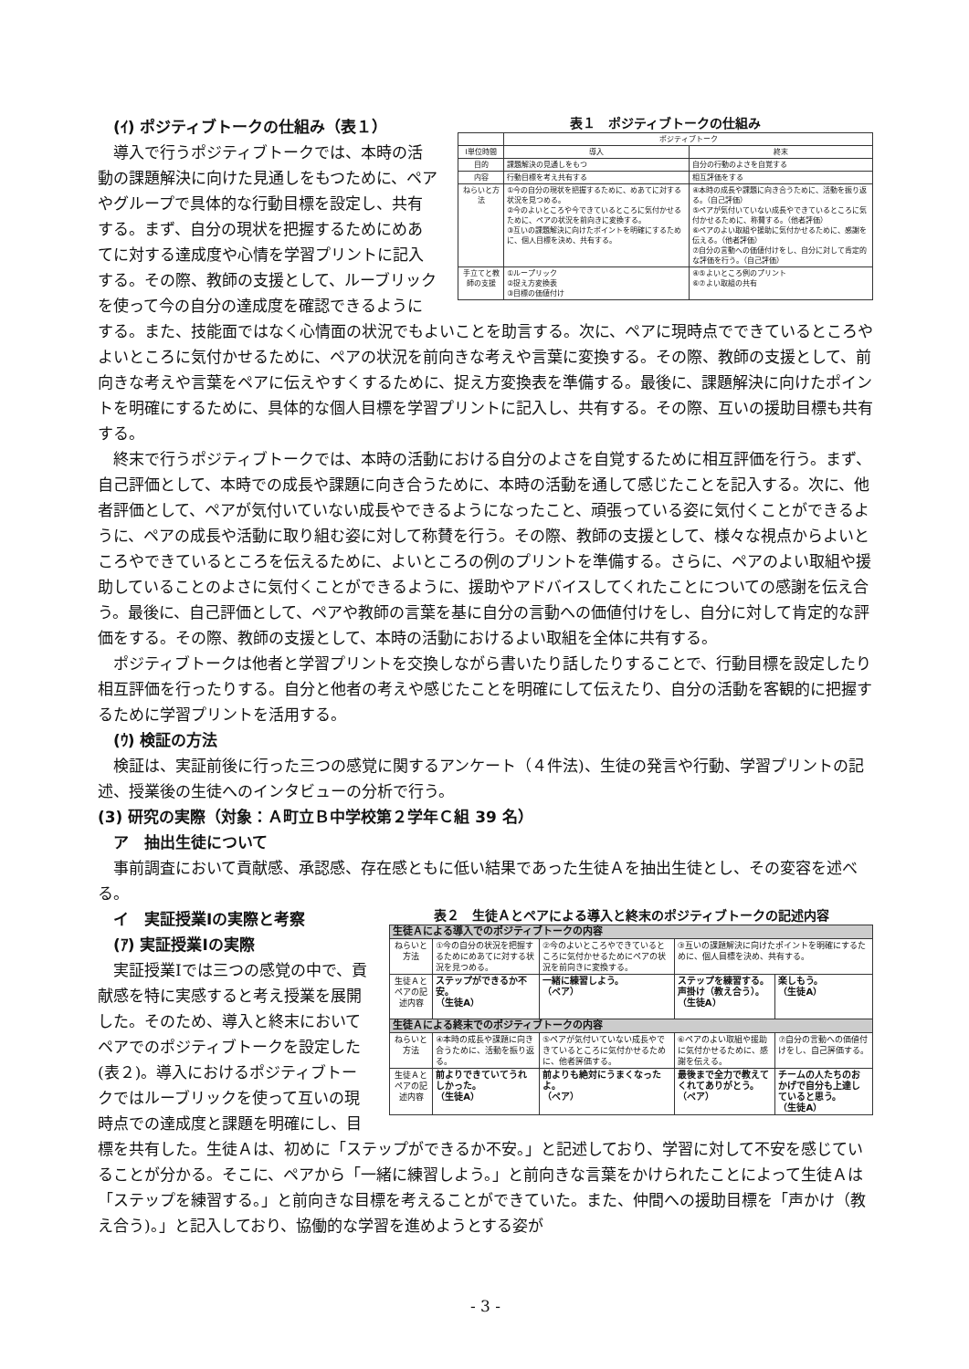表１　ポジティブトークの仕組み
| | ポジティブトーク | |
| --- | --- | --- |
| Ⅰ単位時間 | 導入 | 終末 |
| 目的 | 課題解決の見通しをもつ | 自分の行動のよさを自覚する |
| 内容 | 行動目標を考え共有する | 相互評価をする |
| ねらいと方法 | ①今の自分の現状を把握するために、めあてに対する状況を見つめる。 ②今のよいところや今できているところに気付かせるために、ペアの状況を前向きに変換する。 ③互いの課題解決に向けたポイントを明確にするために、個人目標を決め、共有する。 | ④本時の成長や課題に向き合うために、活動を振り返る。（自己評価） ⑤ペアが気付いていない成長やできているところに気付かせるために、称賛する。（他者評価） ⑥ペアのよい取組や援助に気付かせるために、感謝を伝える。（他者評価） ⑦自分の言動への価値付けをし、自分に対して肯定的な評価を行う。（自己評価） |
| 手立てと教師の支援 | ①ループリック ②捉え方変換表 ③目標の価値付け | ④⑤よいところ例のプリント ⑥⑦よい取組の共有 |
　(ｲ) ポジティブトークの仕組み（表１）
　導入で行うポジティブトークでは、本時の活動の課題解決に向けた見通しをもつために、ペアやグループで具体的な行動目標を設定し、共有する。まず、自分の現状を把握するためにめあてに対する達成度や心情を学習プリントに記入する。その際、教師の支援として、ルーブリックを使って今の自分の達成度を確認できるようにする。また、技能面ではなく心情面の状況でもよいことを助言する。次に、ペアに現時点でできているところやよいところに気付かせるために、ペアの状況を前向きな考えや言葉に変換する。その際、教師の支援として、前向きな考えや言葉をペアに伝えやすくするために、捉え方変換表を準備する。最後に、課題解決に向けたポイントを明確にするために、具体的な個人目標を学習プリントに記入し、共有する。その際、互いの援助目標も共有する。
　終末で行うポジティブトークでは、本時の活動における自分のよさを自覚するために相互評価を行う。まず、自己評価として、本時での成長や課題に向き合うために、本時の活動を通して感じたことを記入する。次に、他者評価として、ペアが気付いていない成長やできるようになったこと、頑張っている姿に気付くことができるように、ペアの成長や活動に取り組む姿に対して称賛を行う。その際、教師の支援として、様々な視点からよいところやできているところを伝えるために、よいところの例のプリントを準備する。さらに、ペアのよい取組や援助していることのよさに気付くことができるように、援助やアドバイスしてくれたことについての感謝を伝え合う。最後に、自己評価として、ペアや教師の言葉を基に自分の言動への価値付けをし、自分に対して肯定的な評価をする。その際、教師の支援として、本時の活動におけるよい取組を全体に共有する。
　ポジティブトークは他者と学習プリントを交換しながら書いたり話したりすることで、行動目標を設定したり相互評価を行ったりする。自分と他者の考えや感じたことを明確にして伝えたり、自分の活動を客観的に把握するために学習プリントを活用する。
　(ｳ) 検証の方法
　検証は、実証前後に行った三つの感覚に関するアンケート（４件法)、生徒の発言や行動、学習プリントの記述、授業後の生徒へのインタビューの分析で行う。
(3) 研究の実際（対象：Ａ町立Ｂ中学校第２学年Ｃ組 39 名）
　ア　抽出生徒について
　事前調査において貢献感、承認感、存在感ともに低い結果であった生徒Ａを抽出生徒とし、その変容を述べる。
表２　生徒Ａとペアによる導入と終末のポジティブトークの記述内容
| 生徒Ａによる導入でのポジティブトークの内容 | | | | |
| ねらいと方法 | ①今の自分の状況を把握するためにめあてに対する状況を見つめる。 | ②今のよいところやできているところに気付かせるためにペアの状況を前向きに変換する。 | ③互いの課題解決に向けたポイントを明確にするために、個人目標を決め、共有する。 | |
| 生徒Ａとペアの記述内容 | ステップができるか不安。 （生徒A） | 一緒に練習しよう。 （ペア） | ステップを練習する。声掛け（教え合う）。 （生徒A） | 楽しもう。 （生徒A） |
| 生徒Ａによる終末でのポジティブトークの内容 | | | | |
| ねらいと方法 | ④本時の成長や課題に向き合うために、活動を振り返る。 | ⑤ペアが気付いていない成長やできているところに気付かせるために、他者評価する。 | ⑥ペアのよい取組や援助に気付かせるために、感謝を伝える。 | ⑦自分の言動への価値付けをし、自己評価する。 |
| 生徒Ａとペアの記述内容 | 前よりできていてうれしかった。 （生徒A） | 前よりも絶対にうまくなったよ。 （ペア） | 最後まで全力で教えてくれてありがとう。 （ペア） | チームの人たちのおかげで自分も上達していると思う。 （生徒A） |
　イ　実証授業Ⅰの実際と考察
　(ｱ) 実証授業Ⅰの実際
　実証授業Ⅰでは三つの感覚の中で、貢献感を特に実感すると考え授業を展開した。そのため、導入と終末においてペアでのポジティブトークを設定した(表２)。導入におけるポジティブトークではルーブリックを使って互いの現時点での達成度と課題を明確にし、目標を共有した。生徒Ａは、初めに「ステップができるか不安。」と記述しており、学習に対して不安を感じていることが分かる。そこに、ペアから「一緒に練習しよう。」と前向きな言葉をかけられたことによって生徒Ａは「ステップを練習する。」と前向きな目標を考えることができていた。また、仲間への援助目標を「声かけ（教え合う)。」と記入しており、協働的な学習を進めようとする姿が
- 3 -